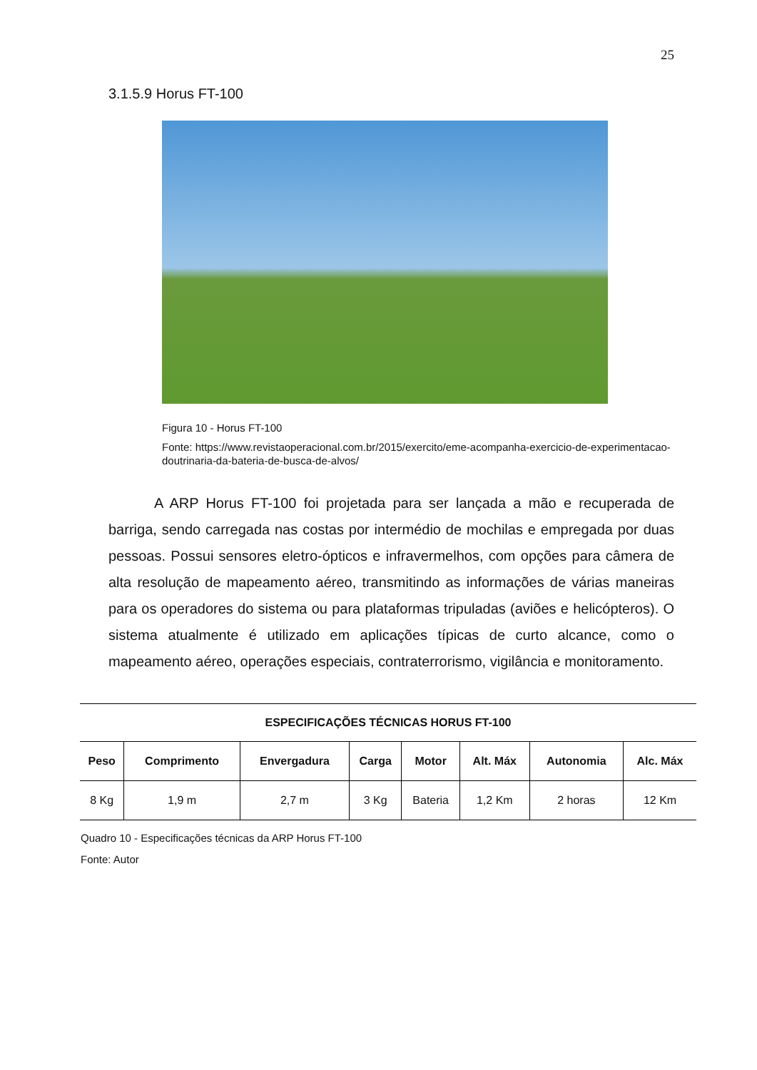25
3.1.5.9 Horus FT-100
Figura 10 - Horus FT-100
Fonte: https://www.revistaoperacional.com.br/2015/exercito/eme-acompanha-exercicio-de-experimentacao-doutrinaria-da-bateria-de-busca-de-alvos/
A ARP Horus FT-100 foi projetada para ser lançada a mão e recuperada de barriga, sendo carregada nas costas por intermédio de mochilas e empregada por duas pessoas. Possui sensores eletro-ópticos e infravermelhos, com opções para câmera de alta resolução de mapeamento aéreo, transmitindo as informações de várias maneiras para os operadores do sistema ou para plataformas tripuladas (aviões e helicópteros). O sistema atualmente é utilizado em aplicações típicas de curto alcance, como o mapeamento aéreo, operações especiais, contraterrorismo, vigilância e monitoramento.
| ESPECIFICAÇÕES TÉCNICAS HORUS FT-100 | | | | | | | |
| --- | --- | --- | --- | --- | --- | --- | --- |
| Peso | Comprimento | Envergadura | Carga | Motor | Alt. Máx | Autonomia | Alc. Máx |
| 8 Kg | 1,9 m | 2,7 m | 3 Kg | Bateria | 1,2 Km | 2 horas | 12 Km |
Quadro 10 - Especificações técnicas da ARP Horus FT-100
Fonte: Autor